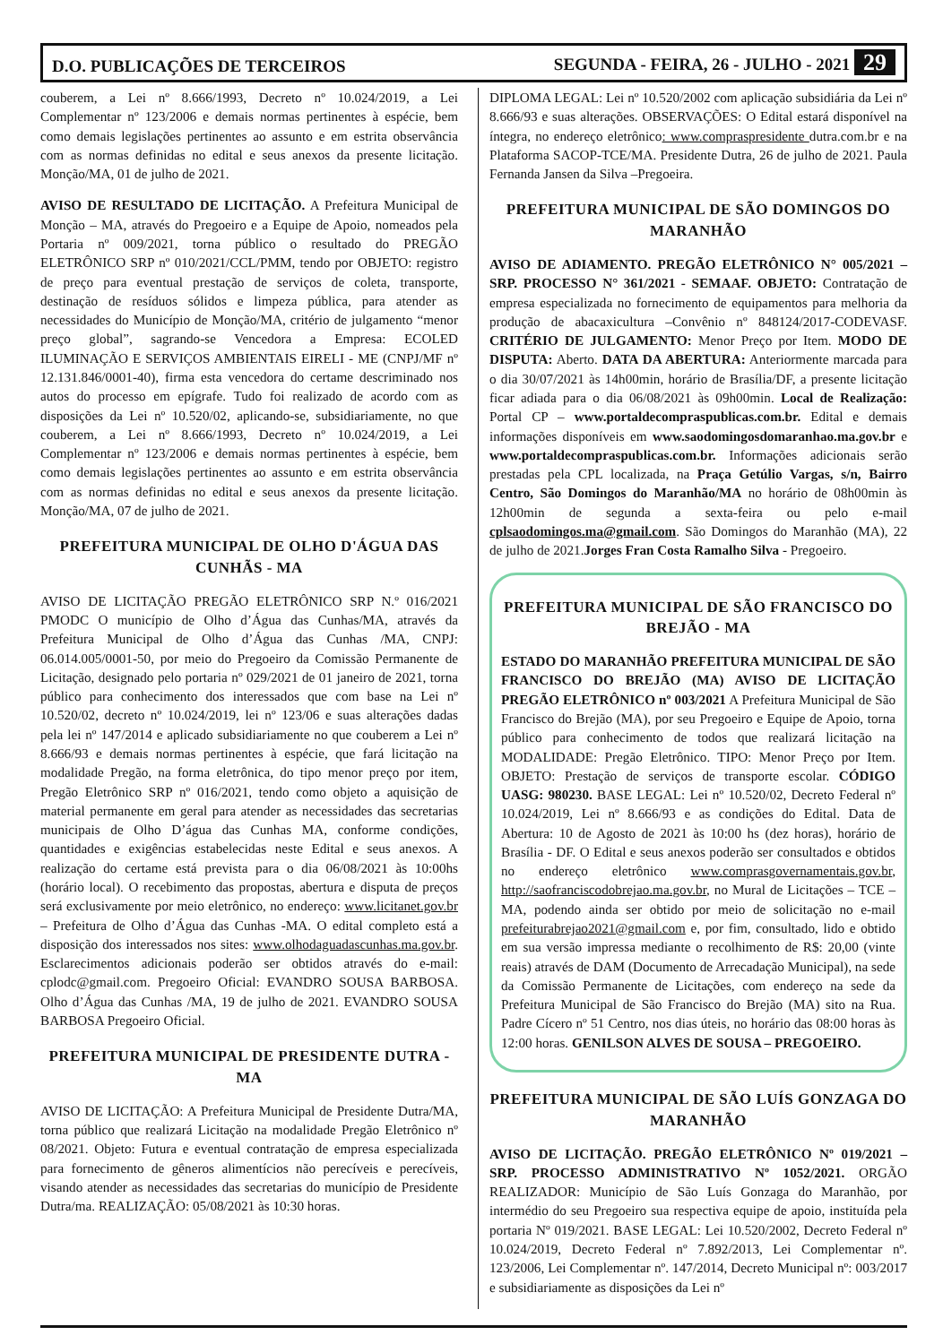D.O. PUBLICAÇÕES DE TERCEIROS SEGUNDA - FEIRA, 26 - JULHO - 2021 29
couberem, a Lei nº 8.666/1993, Decreto nº 10.024/2019, a Lei Complementar nº 123/2006 e demais normas pertinentes à espécie, bem como demais legislações pertinentes ao assunto e em estrita observância com as normas definidas no edital e seus anexos da presente licitação. Monção/MA, 01 de julho de 2021.
AVISO DE RESULTADO DE LICITAÇÃO. A Prefeitura Municipal de Monção – MA, através do Pregoeiro e a Equipe de Apoio, nomeados pela Portaria nº 009/2021, torna público o resultado do PREGÃO ELETRÔNICO SRP nº 010/2021/CCL/PMM, tendo por OBJETO: registro de preço para eventual prestação de serviços de coleta, transporte, destinação de resíduos sólidos e limpeza pública, para atender as necessidades do Município de Monção/MA, critério de julgamento “menor preço global”, sagrando-se Vencedora a Empresa: ECOLED ILUMINAÇÃO E SERVIÇOS AMBIENTAIS EIRELI - ME (CNPJ/MF nº 12.131.846/0001-40), firma esta vencedora do certame descriminado nos autos do processo em epígrafe. Tudo foi realizado de acordo com as disposições da Lei nº 10.520/02, aplicando-se, subsidiariamente, no que couberem, a Lei nº 8.666/1993, Decreto nº 10.024/2019, a Lei Complementar nº 123/2006 e demais normas pertinentes à espécie, bem como demais legislações pertinentes ao assunto e em estrita observância com as normas definidas no edital e seus anexos da presente licitação. Monção/MA, 07 de julho de 2021.
PREFEITURA MUNICIPAL DE OLHO D'ÁGUA DAS CUNHÃS - MA
AVISO DE LICITAÇÃO PREGÃO ELETRÔNICO SRP N.º 016/2021 PMODC O município de Olho d’Água das Cunhas/MA, através da Prefeitura Municipal de Olho d’Água das Cunhas /MA, CNPJ: 06.014.005/0001-50, por meio do Pregoeiro da Comissão Permanente de Licitação, designado pelo portaria nº 029/2021 de 01 janeiro de 2021, torna público para conhecimento dos interessados que com base na Lei nº 10.520/02, decreto nº 10.024/2019, lei nº 123/06 e suas alterações dadas pela lei nº 147/2014 e aplicado subsidiariamente no que couberem a Lei nº 8.666/93 e demais normas pertinentes à espécie, que fará licitação na modalidade Pregão, na forma eletrônica, do tipo menor preço por item, Pregão Eletrônico SRP nº 016/2021, tendo como objeto a aquisição de material permanente em geral para atender as necessidades das secretarias municipais de Olho D’água das Cunhas MA, conforme condições, quantidades e exigências estabelecidas neste Edital e seus anexos. A realização do certame está prevista para o dia 06/08/2021 às 10:00hs (horário local). O recebimento das propostas, abertura e disputa de preços será exclusivamente por meio eletrônico, no endereço: www.licitanet.gov.br – Prefeitura de Olho d’Água das Cunhas -MA. O edital completo está a disposição dos interessados nos sites: www.olhodaguadascunhas.ma.gov.br. Esclarecimentos adicionais poderão ser obtidos através do e-mail: cplodc@gmail.com. Pregoeiro Oficial: EVANDRO SOUSA BARBOSA. Olho d’Água das Cunhas /MA, 19 de julho de 2021. EVANDRO SOUSA BARBOSA Pregoeiro Oficial.
PREFEITURA MUNICIPAL DE PRESIDENTE DUTRA - MA
AVISO DE LICITAÇÃO: A Prefeitura Municipal de Presidente Dutra/MA, torna público que realizará Licitação na modalidade Pregão Eletrônico nº 08/2021. Objeto: Futura e eventual contratação de empresa especializada para fornecimento de gêneros alimentícios não perecíveis e perecíveis, visando atender as necessidades das secretarias do município de Presidente Dutra/ma. REALIZAÇÃO: 05/08/2021 às 10:30 horas.
DIPLOMA LEGAL: Lei nº 10.520/2002 com aplicação subsidiária da Lei nº 8.666/93 e suas alterações. OBSERVAÇÕES: O Edital estará disponível na íntegra, no endereço eletrônico: www.compraspresidente dutra.com.br e na Plataforma SACOP-TCE/MA. Presidente Dutra, 26 de julho de 2021. Paula Fernanda Jansen da Silva –Pregoeira.
PREFEITURA MUNICIPAL DE SÃO DOMINGOS DO MARANHÃO
AVISO DE ADIAMENTO. PREGÃO ELETRÔNICO N° 005/2021 – SRP. PROCESSO N° 361/2021 - SEMAAF. OBJETO: Contratação de empresa especializada no fornecimento de equipamentos para melhoria da produção de abacaxicultura –Convênio nº 848124/2017-CODEVASF. CRITÉRIO DE JULGAMENTO: Menor Preço por Item. MODO DE DISPUTA: Aberto. DATA DA ABERTURA: Anteriormente marcada para o dia 30/07/2021 às 14h00min, horário de Brasília/DF, a presente licitação ficar adiada para o dia 06/08/2021 às 09h00min. Local de Realização: Portal CP – www.portaldecompraspublicas.com.br. Edital e demais informações disponíveis em www.saodomingosdomaranhao.ma.gov.br e www.portaldecompraspublicas.com.br. Informações adicionais serão prestadas pela CPL localizada, na Praça Getúlio Vargas, s/n, Bairro Centro, São Domingos do Maranhão/MA no horário de 08h00min às 12h00min de segunda a sexta-feira ou pelo e-mail cplsaodomingos.ma@gmail.com. São Domingos do Maranhão (MA), 22 de julho de 2021.Jorges Fran Costa Ramalho Silva - Pregoeiro.
PREFEITURA MUNICIPAL DE SÃO FRANCISCO DO BREJÃO - MA
ESTADO DO MARANHÃO PREFEITURA MUNICIPAL DE SÃO FRANCISCO DO BREJÃO (MA) AVISO DE LICITAÇÃO PREGÃO ELETRÔNICO nº 003/2021 A Prefeitura Municipal de São Francisco do Brejão (MA), por seu Pregoeiro e Equipe de Apoio, torna público para conhecimento de todos que realizará licitação na MODALIDADE: Pregão Eletrônico. TIPO: Menor Preço por Item. OBJETO: Prestação de serviços de transporte escolar. CÓDIGO UASG: 980230. BASE LEGAL: Lei nº 10.520/02, Decreto Federal nº 10.024/2019, Lei nº 8.666/93 e as condições do Edital. Data de Abertura: 10 de Agosto de 2021 às 10:00 hs (dez horas), horário de Brasília - DF. O Edital e seus anexos poderão ser consultados e obtidos no endereço eletrônico www.comprasgovernamentais.gov.br, http://saofranciscodobrejao.ma.gov.br, no Mural de Licitações – TCE – MA, podendo ainda ser obtido por meio de solicitação no e-mail prefeiturabrejao2021@gmail.com e, por fim, consultado, lido e obtido em sua versão impressa mediante o recolhimento de R$: 20,00 (vinte reais) através de DAM (Documento de Arrecadação Municipal), na sede da Comissão Permanente de Licitações, com endereço na sede da Prefeitura Municipal de São Francisco do Brejão (MA) sito na Rua. Padre Cícero nº 51 Centro, nos dias úteis, no horário das 08:00 horas às 12:00 horas. GENILSON ALVES DE SOUSA – PREGOEIRO.
PREFEITURA MUNICIPAL DE SÃO LUÍS GONZAGA DO MARANHÃO
AVISO DE LICITAÇÃO. PREGÃO ELETRÔNICO Nº 019/2021 – SRP. PROCESSO ADMINISTRATIVO Nº 1052/2021. ORGÃO REALIZADOR: Município de São Luís Gonzaga do Maranhão, por intermédio do seu Pregoeiro sua respectiva equipe de apoio, instituída pela portaria Nº 019/2021. BASE LEGAL: Lei 10.520/2002, Decreto Federal nº 10.024/2019, Decreto Federal nº 7.892/2013, Lei Complementar nº. 123/2006, Lei Complementar nº. 147/2014, Decreto Municipal nº: 003/2017 e subsidiariamente as disposições da Lei nº